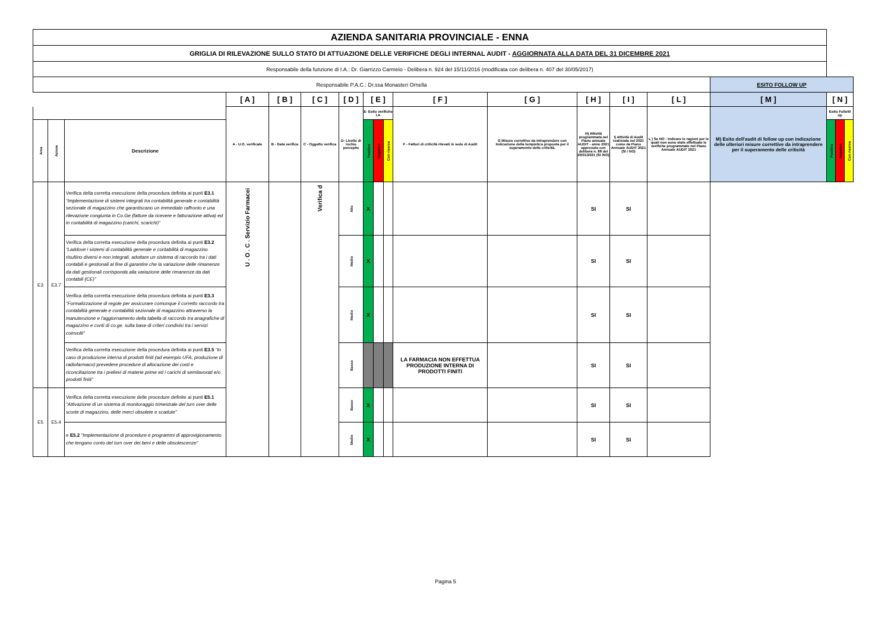| AZIENDA SANITARIA PROVINCIALE - ENNA | | | | | | | | | | | | | | | | | | |
| GRIGLIA DI RILEVAZIONE SULLO STATO DI ATTUAZIONE DELLE VERIFICHE DEGLI INTERNAL AUDIT - AGGIORNATA ALLA DATA DEL 31 DICEMBRE 2021 | | | | | | | | | | | | | | | | | | |
| Responsabile della funzione di I.A.: Dr. Giarrizzo Carmelo - Delibera n. 924 del 15/11/2016 (modificata con delibera n. 407 del 30/05/2017) | | | | | | | | | | | | | | | | | | |
| Responsabile P.A.C.: Dr.ssa Monasteri Ornella | | | | | | | | | | | | | | | ESITO FOLLOW UP | | | |
| | | | [ A ] | [ B ] | [ C ] | [ D ] | [ E ] | | | [ F ] | [ G ] | [ H ] | [ I ] | [ L ] | [ M ] | [ N ] | | |
| | | | A - U.O. verificate | B - Data verifica | C - Oggetto verifica | D- Livello di rschio percepito | E- Esito verifiche I.A | | | F - Fattori di criticità rilevati in sede di Audit | G Misure correttive da intraprendere con Indicazione della tempistica proposta per il superamento delle criticità. | H) Attività programmata nel Piano annuale AUDIT - anno 2021 approvato con delibera n. 88 del 20/01/2021 (SI /NO) | I) Attività di Audit realizzata nel 2021 come da Piano Annuale AUDIT 2021 (SI / NO) | L ) Se NO - Indicare le ragioni per le quali non sono state effettuate le verifiche programmate nel Piano Annuale AUDIT 2021 | M) Esito dell'audit di follow up con indicazione delle ulteriori misure correttive da intraprendere per il superamento delle criticità | Esito FolloW up | | |
| Area | Azione | Descrizione | | | | | Positivo | Negativo | Con riserva | | | | | | | Positivo | Negativo | Con riserva |
| E3 | E3.7 | Verifica della corretta esecuzione della procedura definita ai punti E3.1 “Implementazione di sistemi integrati tra contabilità generale e contabilità sezionale di magazzino che garantiscano un immediato raffronto e una rilevazione congiunta in Co.Ge (fatture da ricevere e fatturazione attiva) ed in contabilità di magazzino (carichi, scarichi)” | U . O . C . Servizio Farmacei | | Verifica d | Alto | X | | | | | SI | SI | | | | | |
| | | Verifica della corretta esecuzione della procedura definita ai punti E3.2 “Laddove i sistemi di contabilità generale e contabilità di magazzino risultino diversi e non integrati, adottare un sistema di raccordo tra i dati contabili e gestionali al fine di garantire che la variazione delle rimanenze da dati gestionali corrisponda alla variazione delle rimanenze da dati contabili (CE)” | | | | Medio | X | | | | | SI | SI | | | | | |
| | | Verifica della corretta esecuzione della procedura definita ai punti E3.3 “Formalizzazione di regole per assicurare comunque il corretto raccordo tra contabilità generale e contabilità sezionale di magazzino attraverso la manutenzione e l'aggiornamento della tabella di raccordo tra anagrafiche di magazzino e conti di co.ge. sulla base di criteri condivisi tra i servizi coinvolti” | | | | Medio | X | | | | | SI | SI | | | | | |
| | | Verifica della corretta esecuzione della procedura definita ai punti E3.5 “In caso di produzione interna di prodotti finiti (ad esempio UFA, produzione di radiofarmaco) prevedere procedure di allocazione dei costi e riconciliazione tra i prelievi di materie prime ed i carichi di semilavorati e/o prodotti finiti” | | | | Basso | | | | LA FARMACIA NON EFFETTUA PRODUZIONE INTERNA DI PRODOTTI FINITI | | SI | SI | | | | | |
| E5 | E5.4 | Verifica della corretta esecuzione delle procedure definite ai punti E5.1 "Attivazione di un sistema di monitoraggio trimestrale del turn over delle scorte di magazzino, delle merci obsolete e scadute" | | | | Basso | X | | | | | SI | SI | | | | | |
| | | e E5.2 "Implementazione di procedure e programmi di approvigionamento che tengano conto del turn over dei beni e delle obsolescenze" | | | | Medio | X | | | | | SI | SI | | | | | |
Pagina 5